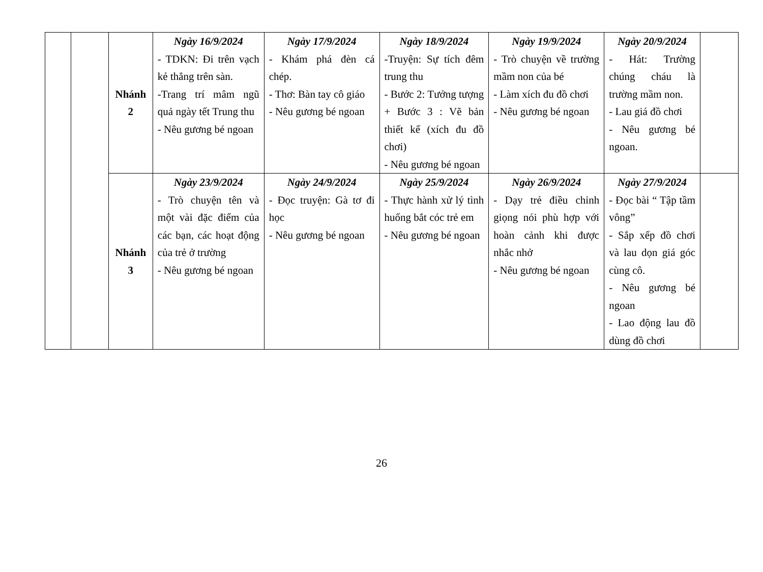| | | Nhánh 2 | Ngày 16/9/2024 - TDKN: Đi trên vạch kẻ thẳng trên sàn. -Trang trí mâm ngũ quả ngày tết Trung thu - Nêu gương bé ngoan | Ngày 17/9/2024 - Khám phá đèn cá chép. - Thơ: Bàn tay cô giáo - Nêu gương bé ngoan | Ngày 18/9/2024 -Truyện: Sự tích đêm trung thu - Bước 2: Tưởng tượng + Bước 3 : Vẽ bản thiết kế (xích đu đồ chơi) - Nêu gương bé ngoan | Ngày 19/9/2024 - Trò chuyện về trường mầm non của bé - Làm xích đu đồ chơi - Nêu gương bé ngoan | Ngày 20/9/2024 - Hát: Trường chúng cháu là trường mầm non. - Lau giá đồ chơi - Nêu gương bé ngoan. | |
| | | Nhánh 3 | Ngày 23/9/2024 - Trò chuyện tên và một vài đặc điểm của các bạn, các hoạt động của trẻ ở trường - Nêu gương bé ngoan | Ngày 24/9/2024 - Đọc truyện: Gà tơ đi học - Nêu gương bé ngoan | Ngày 25/9/2024 - Thực hành xử lý tình huống bắt cóc trẻ em - Nêu gương bé ngoan | Ngày 26/9/2024 - Dạy trẻ điều chỉnh giọng nói phù hợp với hoàn cảnh khi được nhắc nhở - Nêu gương bé ngoan | Ngày 27/9/2024 - Đọc bài “ Tập tầm vông” - Sắp xếp đồ chơi và lau dọn giá góc cùng cô. - Nêu gương bé ngoan - Lao động lau đồ dùng đồ chơi | |
26